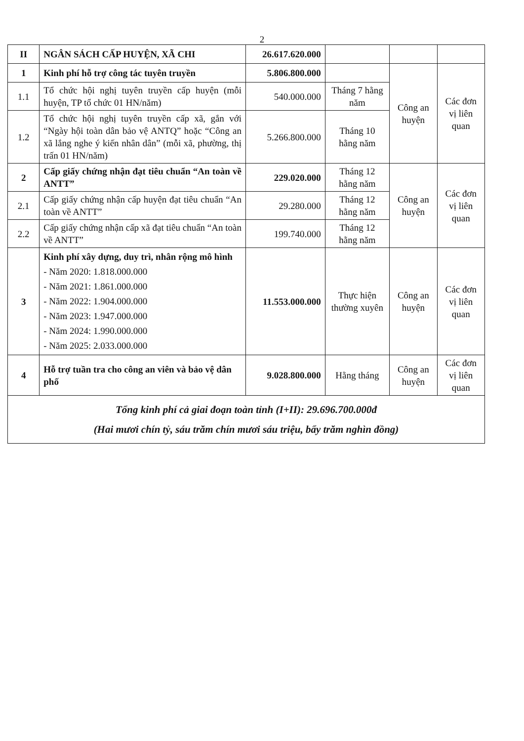2
| II | NGÂN SÁCH CẤP HUYỆN, XÃ CHI | 26.617.620.000 | | | |
| 1 | Kinh phí hỗ trợ công tác tuyên truyền | 5.806.800.000 | | Công an huyện | Các đơn vị liên quan |
| 1.1 | Tổ chức hội nghị tuyên truyền cấp huyện (mỗi huyện, TP tổ chức 01 HN/năm) | 540.000.000 | Tháng 7 hằng năm | | |
| 1.2 | Tổ chức hội nghị tuyên truyền cấp xã, gắn với “Ngày hội toàn dân bảo vệ ANTQ” hoặc “Công an xã lắng nghe ý kiến nhân dân” (mỗi xã, phường, thị trấn 01 HN/năm) | 5.266.800.000 | Tháng 10 hằng năm | | |
| 2 | Cấp giấy chứng nhận đạt tiêu chuẩn “An toàn về ANTT” | 229.020.000 | Tháng 12 hằng năm | Công an huyện | Các đơn vị liên quan |
| 2.1 | Cấp giấy chứng nhận cấp huyện đạt tiêu chuẩn “An toàn về ANTT” | 29.280.000 | Tháng 12 hằng năm | | |
| 2.2 | Cấp giấy chứng nhận cấp xã đạt tiêu chuẩn “An toàn về ANTT” | 199.740.000 | Tháng 12 hằng năm | | |
| 3 | Kinh phí xây dựng, duy trì, nhân rộng mô hình - Năm 2020: 1.818.000.000 - Năm 2021: 1.861.000.000 - Năm 2022: 1.904.000.000 - Năm 2023: 1.947.000.000 - Năm 2024: 1.990.000.000 - Năm 2025: 2.033.000.000 | 11.553.000.000 | Thực hiện thường xuyên | Công an huyện | Các đơn vị liên quan |
| 4 | Hỗ trợ tuần tra cho công an viên và bảo vệ dân phố | 9.028.800.000 | Hằng tháng | Công an huyện | Các đơn vị liên quan |
| Tổng kinh phí cả giai đoạn toàn tỉnh (I+II): 29.696.700.000đ (Hai mươi chín tỷ, sáu trăm chín mươi sáu triệu, bẩy trăm nghìn đồng) | | | | | |